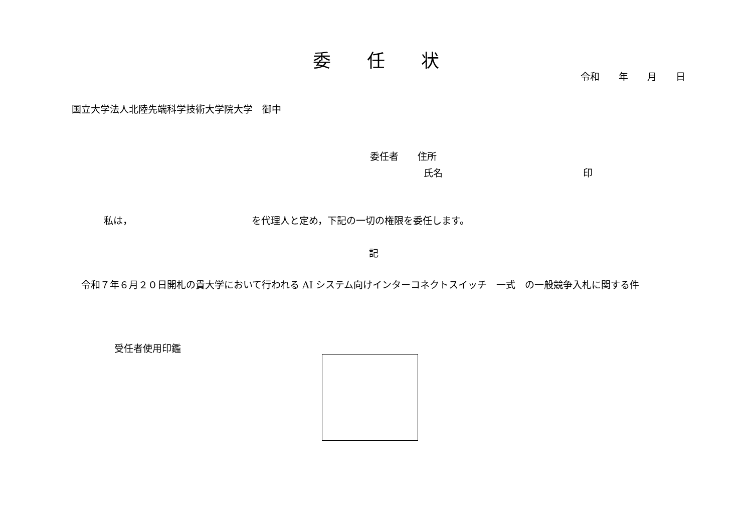委　　任　　状
令和　　年　　月　　日
国立大学法人北陸先端科学技術大学院大学　御中
委任者　　住所
氏名 印
私は，　　　　　　　　　　　　　を代理人と定め，下記の一切の権限を委任します。
記
令和７年６月２０日開札の貴大学において行われる AI システム向けインターコネクトスイッチ　一式　の一般競争入札に関する件
受任者使用印鑑